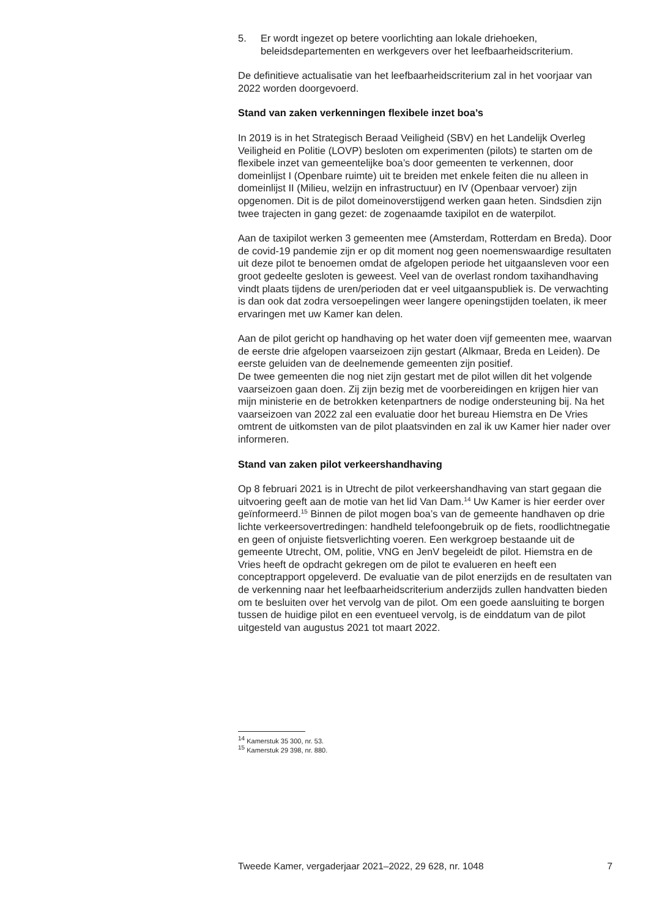5. Er wordt ingezet op betere voorlichting aan lokale driehoeken, beleidsdepartementen en werkgevers over het leefbaarheidscrite­rium.
De definitieve actualisatie van het leefbaarheidscriterium zal in het voorjaar van 2022 worden doorgevoerd.
Stand van zaken verkenningen flexibele inzet boa’s
In 2019 is in het Strategisch Beraad Veiligheid (SBV) en het Landelijk Overleg Veiligheid en Politie (LOVP) besloten om experimenten (pilots) te starten om de flexibele inzet van gemeentelijke boa’s door gemeenten te verkennen, door domeinlijst I (Openbare ruimte) uit te breiden met enkele feiten die nu alleen in domeinlijst II (Milieu, welzijn en infrastructuur) en IV (Openbaar vervoer) zijn opgenomen. Dit is de pilot domeinoverstijgend werken gaan heten. Sindsdien zijn twee trajecten in gang gezet: de zogenaamde taxipilot en de waterpilot.
Aan de taxipilot werken 3 gemeenten mee (Amsterdam, Rotterdam en Breda). Door de covid-19 pandemie zijn er op dit moment nog geen noemenswaardige resultaten uit deze pilot te benoemen omdat de afgelopen periode het uitgaansleven voor een groot gedeelte gesloten is geweest. Veel van de overlast rondom taxihandhaving vindt plaats tijdens de uren/perioden dat er veel uitgaanspubliek is. De verwachting is dan ook dat zodra versoepelingen weer langere openingstijden toelaten, ik meer ervaringen met uw Kamer kan delen.
Aan de pilot gericht op handhaving op het water doen vijf gemeenten mee, waarvan de eerste drie afgelopen vaarseizoen zijn gestart (Alkmaar, Breda en Leiden). De eerste geluiden van de deelnemende gemeenten zijn positief.
De twee gemeenten die nog niet zijn gestart met de pilot willen dit het volgende vaarseizoen gaan doen. Zij zijn bezig met de voorbereidingen en krijgen hier van mijn ministerie en de betrokken ketenpartners de nodige ondersteuning bij. Na het vaarseizoen van 2022 zal een evaluatie door het bureau Hiemstra en De Vries omtrent de uitkomsten van de pilot plaatsvinden en zal ik uw Kamer hier nader over informeren.
Stand van zaken pilot verkeershandhaving
Op 8 februari 2021 is in Utrecht de pilot verkeershandhaving van start gegaan die uitvoering geeft aan de motie van het lid Van Dam.<sup>14</sup> Uw Kamer is hier eerder over geïnformeerd.<sup>15</sup> Binnen de pilot mogen boa’s van de gemeente handhaven op drie lichte verkeersovertredingen: handheld telefoongebruik op de fiets, roodlichtnegatie en geen of onjuiste fietsverlichting voeren. Een werkgroep bestaande uit de gemeente Utrecht, OM, politie, VNG en JenV begeleidt de pilot. Hiemstra en de Vries heeft de opdracht gekregen om de pilot te evalueren en heeft een conceptrapport opgeleverd. De evaluatie van de pilot enerzijds en de resultaten van de verkenning naar het leefbaarheidscriterium anderzijds zullen handvatten bieden om te besluiten over het vervolg van de pilot. Om een goede aansluiting te borgen tussen de huidige pilot en een eventueel vervolg, is de einddatum van de pilot uitgesteld van augustus 2021 tot maart 2022.
<sup>14</sup> Kamerstuk 35 300, nr. 53.
<sup>15</sup> Kamerstuk 29 398, nr. 880.
Tweede Kamer, vergaderjaar 2021–2022, 29 628, nr. 1048 7